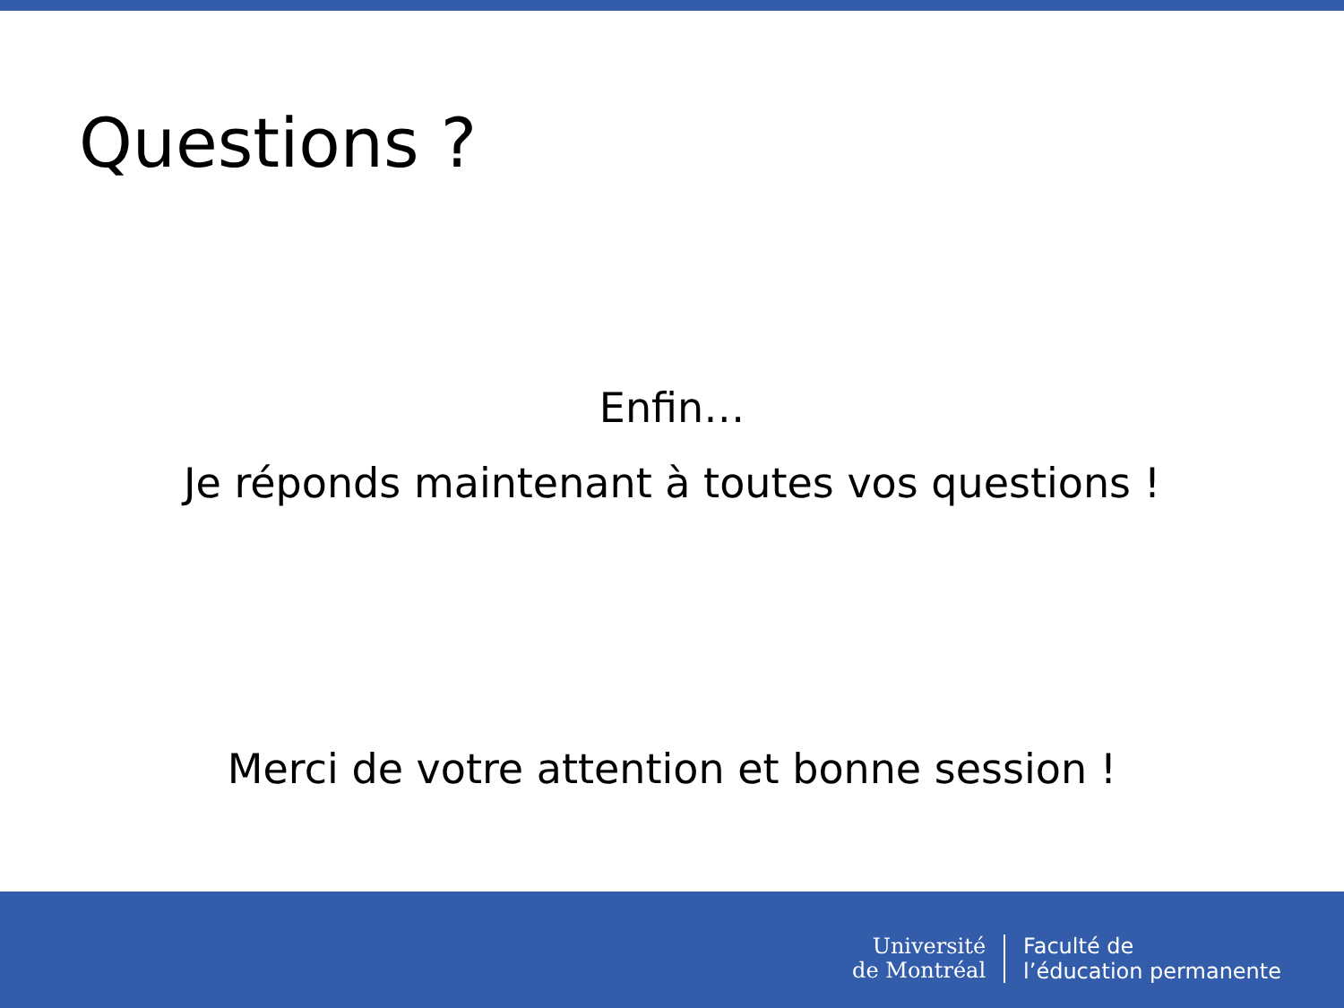Questions ?
Enfin…
Je réponds maintenant à toutes vos questions !
Merci de votre attention et bonne session !
Université
de Montréal
Faculté de
l’éducation permanente